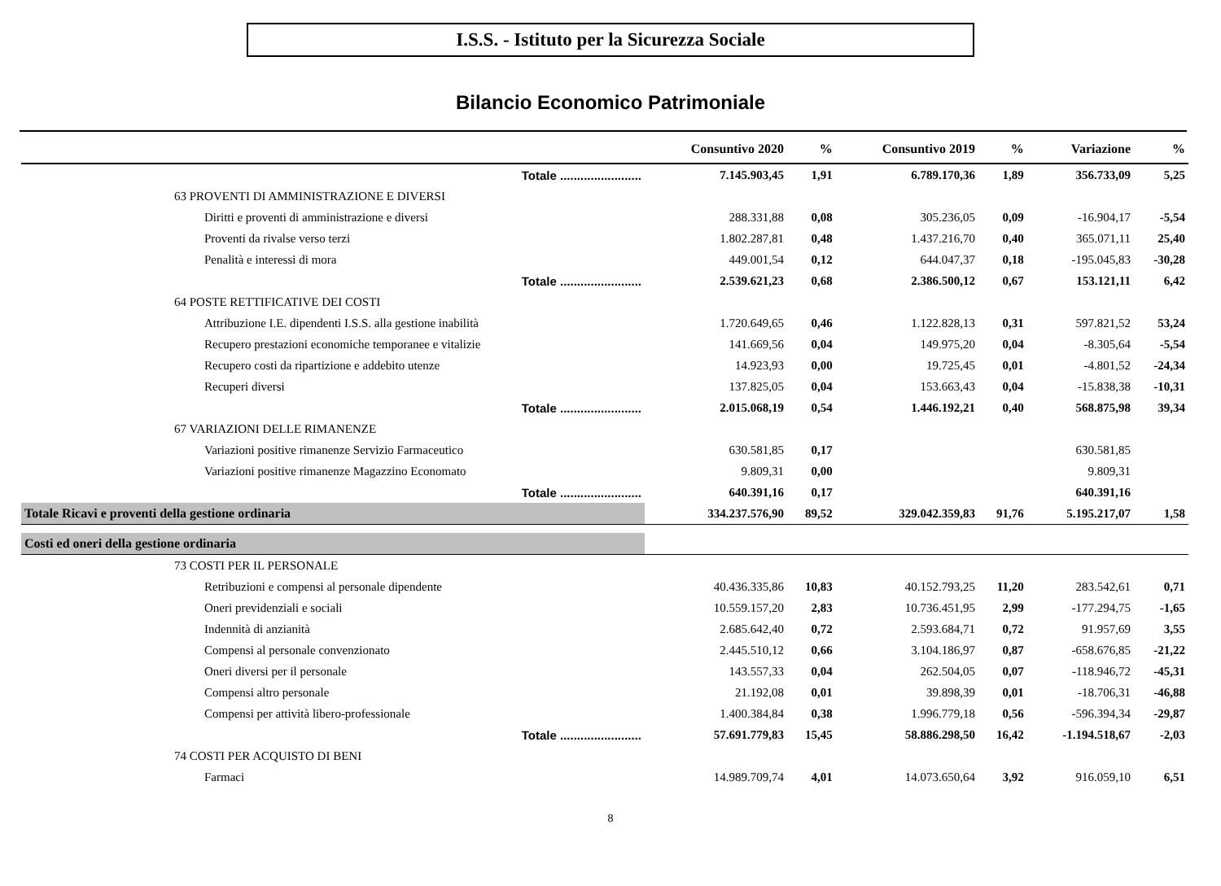I.S.S. - Istituto per la Sicurezza Sociale
Bilancio Economico Patrimoniale
| | | Consuntivo 2020 | % | Consuntivo 2019 | % | Variazione | % |
| --- | --- | --- | --- | --- | --- | --- | --- |
| | Totale ........................ | 7.145.903,45 | 1,91 | 6.789.170,36 | 1,89 | 356.733,09 | 5,25 |
| 63 PROVENTI DI AMMINISTRAZIONE E DIVERSI | | | | | | | |
| Diritti e proventi di amministrazione e diversi | | 288.331,88 | 0,08 | 305.236,05 | 0,09 | -16.904,17 | -5,54 |
| Proventi da rivalse verso terzi | | 1.802.287,81 | 0,48 | 1.437.216,70 | 0,40 | 365.071,11 | 25,40 |
| Penalità e interessi di mora | | 449.001,54 | 0,12 | 644.047,37 | 0,18 | -195.045,83 | -30,28 |
| | Totale ........................ | 2.539.621,23 | 0,68 | 2.386.500,12 | 0,67 | 153.121,11 | 6,42 |
| 64 POSTE RETTIFICATIVE DEI COSTI | | | | | | | |
| Attribuzione I.E. dipendenti I.S.S. alla gestione inabilità | | 1.720.649,65 | 0,46 | 1.122.828,13 | 0,31 | 597.821,52 | 53,24 |
| Recupero prestazioni economiche temporanee e vitalizie | | 141.669,56 | 0,04 | 149.975,20 | 0,04 | -8.305,64 | -5,54 |
| Recupero costi da ripartizione e addebito utenze | | 14.923,93 | 0,00 | 19.725,45 | 0,01 | -4.801,52 | -24,34 |
| Recuperi diversi | | 137.825,05 | 0,04 | 153.663,43 | 0,04 | -15.838,38 | -10,31 |
| | Totale ........................ | 2.015.068,19 | 0,54 | 1.446.192,21 | 0,40 | 568.875,98 | 39,34 |
| 67 VARIAZIONI DELLE RIMANENZE | | | | | | | |
| Variazioni positive rimanenze Servizio Farmaceutico | | 630.581,85 | 0,17 | | | 630.581,85 | |
| Variazioni positive rimanenze Magazzino Economato | | 9.809,31 | 0,00 | | | 9.809,31 | |
| | Totale ........................ | 640.391,16 | 0,17 | | | 640.391,16 | |
| Totale Ricavi e proventi della gestione ordinaria | | 334.237.576,90 | 89,52 | 329.042.359,83 | 91,76 | 5.195.217,07 | 1,58 |
| Costi ed oneri della gestione ordinaria | | | | | | | |
| 73 COSTI PER IL PERSONALE | | | | | | | |
| Retribuzioni e compensi al personale dipendente | | 40.436.335,86 | 10,83 | 40.152.793,25 | 11,20 | 283.542,61 | 0,71 |
| Oneri previdenziali e sociali | | 10.559.157,20 | 2,83 | 10.736.451,95 | 2,99 | -177.294,75 | -1,65 |
| Indennità di anzianità | | 2.685.642,40 | 0,72 | 2.593.684,71 | 0,72 | 91.957,69 | 3,55 |
| Compensi al personale convenzionato | | 2.445.510,12 | 0,66 | 3.104.186,97 | 0,87 | -658.676,85 | -21,22 |
| Oneri diversi per il personale | | 143.557,33 | 0,04 | 262.504,05 | 0,07 | -118.946,72 | -45,31 |
| Compensi altro personale | | 21.192,08 | 0,01 | 39.898,39 | 0,01 | -18.706,31 | -46,88 |
| Compensi per attività libero-professionale | | 1.400.384,84 | 0,38 | 1.996.779,18 | 0,56 | -596.394,34 | -29,87 |
| | Totale ........................ | 57.691.779,83 | 15,45 | 58.886.298,50 | 16,42 | -1.194.518,67 | -2,03 |
| 74 COSTI PER ACQUISTO DI BENI | | | | | | | |
| Farmaci | | 14.989.709,74 | 4,01 | 14.073.650,64 | 3,92 | 916.059,10 | 6,51 |
8